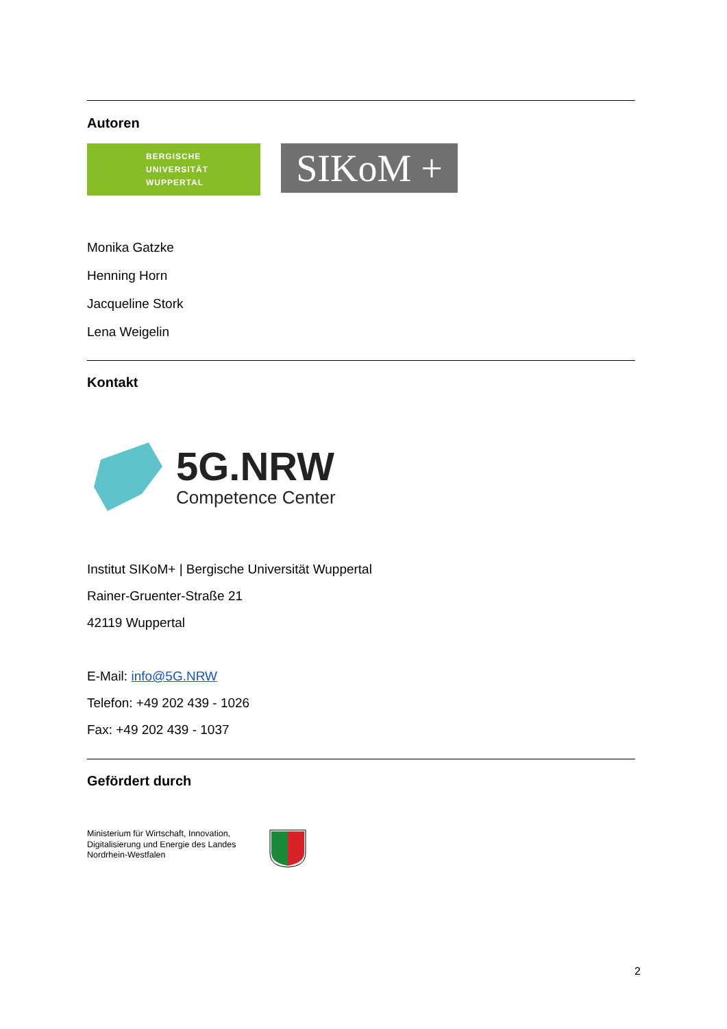Autoren
BERGISCHE
UNIVERSITÄT
WUPPERTAL
SIKoM +
Monika Gatzke
Henning Horn
Jacqueline Stork
Lena Weigelin
Kontakt
5G.NRW
Competence Center
Institut SIKoM+ | Bergische Universität Wuppertal
Rainer-Gruenter-Straße 21
42119 Wuppertal
E-Mail: info@5G.NRW
Telefon: +49 202 439 - 1026
Fax: +49 202 439 - 1037
Gefördert durch
Ministerium für Wirtschaft, Innovation, Digitalisierung und Energie des Landes Nordrhein-Westfalen
2